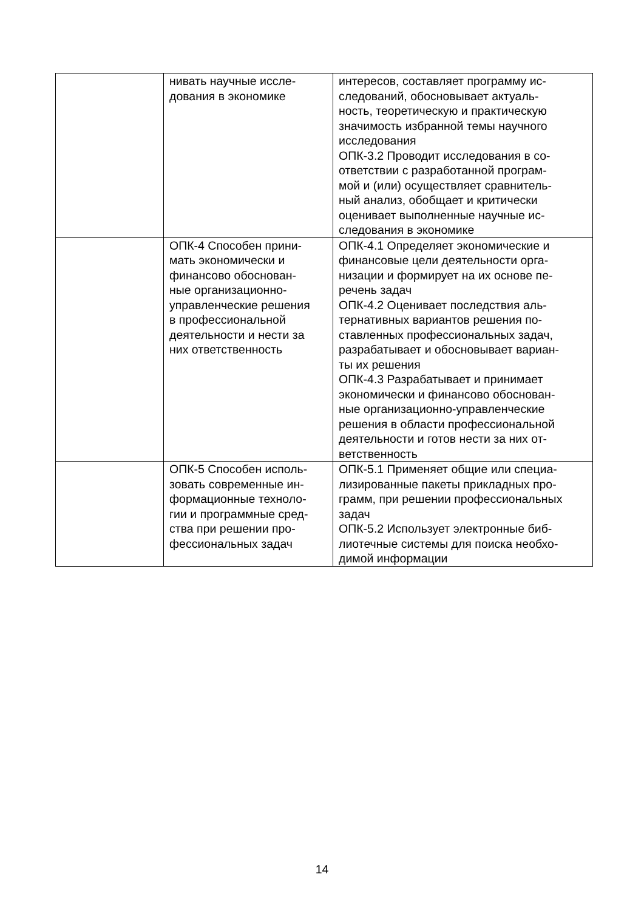| | нивать научные иссле- дования в экономике | интересов, составляет программу ис- следований, обосновывает актуаль- ность, теоретическую и практическую значимость избранной темы научного исследования ОПК-3.2 Проводит исследования в со- ответствии с разработанной програм- мой и (или) осуществляет сравнитель- ный анализ, обобщает и критически оценивает выполненные научные ис- следования в экономике |
| | ОПК-4 Способен прини- мать экономически и финансово обоснован- ные организационно- управленческие решения в профессиональной деятельности и нести за них ответственность | ОПК-4.1 Определяет экономические и финансовые цели деятельности орга- низации и формирует на их основе пе- речень задач ОПК-4.2 Оценивает последствия аль- тернативных вариантов решения по- ставленных профессиональных задач, разрабатывает и обосновывает вариан- ты их решения ОПК-4.3 Разрабатывает и принимает экономически и финансово обоснован- ные организационно-управленческие решения в области профессиональной деятельности и готов нести за них от- ветственность |
| | ОПК-5 Способен исполь- зовать современные ин- формационные техноло- гии и программные сред- ства при решении про- фессиональных задач | ОПК-5.1 Применяет общие или специа- лизированные пакеты прикладных про- грамм, при решении профессиональных задач ОПК-5.2 Использует электронные биб- лиотечные системы для поиска необхо- димой информации |
14